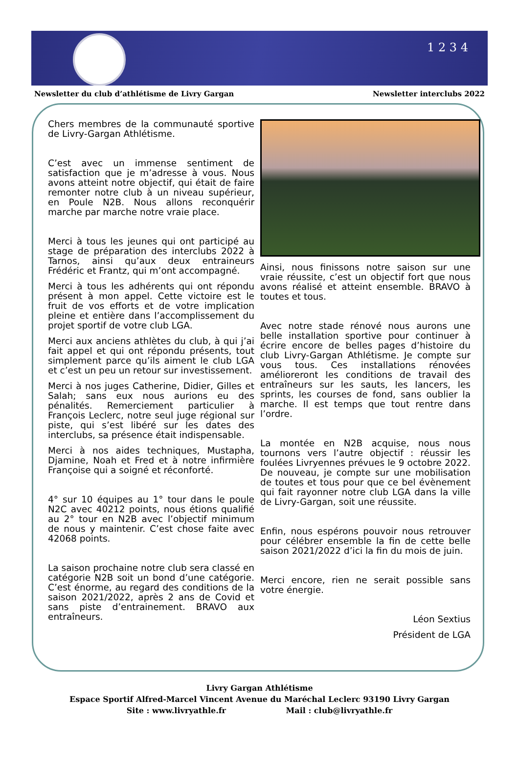1 2 3 4
Newsletter du club d’athlétisme de Livry Gargan Newsletter interclubs 2022
Chers membres de la communauté sportive de Livry-Gargan Athlétisme.
C’est avec un immense sentiment de satisfaction que je m’adresse à vous. Nous avons atteint notre objectif, qui était de faire remonter notre club à un niveau supérieur, en Poule N2B. Nous allons reconquérir marche par marche notre vraie place.
Merci à tous les jeunes qui ont participé au stage de préparation des interclubs 2022 à Tarnos, ainsi qu’aux deux entraineurs Frédéric et Frantz, qui m’ont accompagné.
Merci à tous les adhérents qui ont répondu présent à mon appel. Cette victoire est le fruit de vos efforts et de votre implication pleine et entière dans l’accomplissement du projet sportif de votre club LGA.
Merci aux anciens athlètes du club, à qui j’ai fait appel et qui ont répondu présents, tout simplement parce qu’ils aiment le club LGA et c’est un peu un retour sur investissement.
Merci à nos juges Catherine, Didier, Gilles et Salah; sans eux nous aurions eu des pénalités. Remerciement particulier à François Leclerc, notre seul juge régional sur piste, qui s’est libéré sur les dates des interclubs, sa présence était indispensable.
Merci à nos aides techniques, Mustapha, Djamine, Noah et Fred et à notre infirmière Françoise qui a soigné et réconforté.
4° sur 10 équipes au 1° tour dans le poule N2C avec 40212 points, nous étions qualifié au 2° tour en N2B avec l’objectif minimum de nous y maintenir. C’est chose faite avec 42068 points.
La saison prochaine notre club sera classé en catégorie N2B soit un bond d’une catégorie. C’est énorme, au regard des conditions de la saison 2021/2022, après 2 ans de Covid et sans piste d’entrainement. BRAVO aux entraîneurs.
Ainsi, nous finissons notre saison sur une vraie réussite, c’est un objectif fort que nous avons réalisé et atteint ensemble. BRAVO à toutes et tous.
Avec notre stade rénové nous aurons une belle installation sportive pour continuer à écrire encore de belles pages d’histoire du club Livry-Gargan Athlétisme. Je compte sur vous tous. Ces installations rénovées amélioreront les conditions de travail des entraîneurs sur les sauts, les lancers, les sprints, les courses de fond, sans oublier la marche. Il est temps que tout rentre dans l’ordre.
La montée en N2B acquise, nous nous tournons vers l’autre objectif : réussir les foulées Livryennes prévues le 9 octobre 2022. De nouveau, je compte sur une mobilisation de toutes et tous pour que ce bel évènement qui fait rayonner notre club LGA dans la ville de Livry-Gargan, soit une réussite.
Enfin, nous espérons pouvoir nous retrouver pour célébrer ensemble la fin de cette belle saison 2021/2022 d’ici la fin du mois de juin.
Merci encore, rien ne serait possible sans votre énergie.
Léon Sextius
Président de LGA
Livry Gargan Athlétisme
Espace Sportif Alfred-Marcel Vincent Avenue du Maréchal Leclerc 93190 Livry Gargan
Site : www.livryathle.fr Mail : club@livryathle.fr